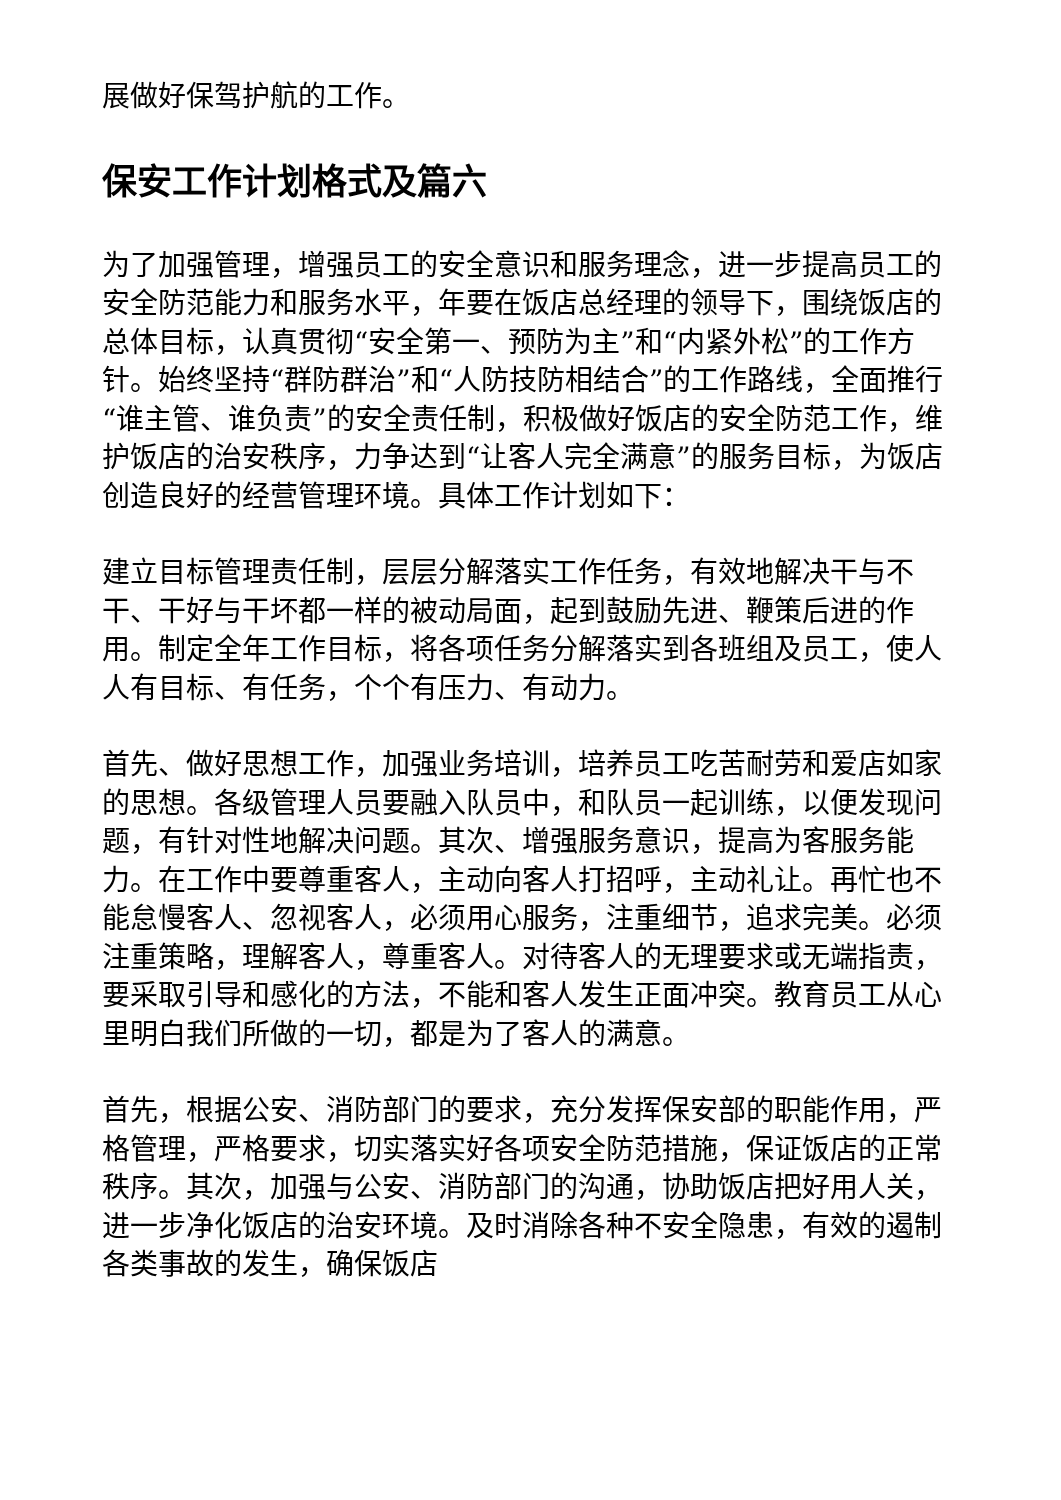展做好保驾护航的工作。
保安工作计划格式及篇六
为了加强管理，增强员工的安全意识和服务理念，进一步提高员工的安全防范能力和服务水平，年要在饭店总经理的领导下，围绕饭店的总体目标，认真贯彻“安全第一、预防为主”和“内紧外松”的工作方针。始终坚持“群防群治”和“人防技防相结合”的工作路线，全面推行“谁主管、谁负责”的安全责任制，积极做好饭店的安全防范工作，维护饭店的治安秩序，力争达到“让客人完全满意”的服务目标，为饭店创造良好的经营管理环境。具体工作计划如下：
建立目标管理责任制，层层分解落实工作任务，有效地解决干与不干、干好与干坏都一样的被动局面，起到鼓励先进、鞭策后进的作用。制定全年工作目标，将各项任务分解落实到各班组及员工，使人人有目标、有任务，个个有压力、有动力。
首先、做好思想工作，加强业务培训，培养员工吃苦耐劳和爱店如家的思想。各级管理人员要融入队员中，和队员一起训练，以便发现问题，有针对性地解决问题。其次、增强服务意识，提高为客服务能力。在工作中要尊重客人，主动向客人打招呼，主动礼让。再忙也不能怠慢客人、忽视客人，必须用心服务，注重细节，追求完美。必须注重策略，理解客人，尊重客人。对待客人的无理要求或无端指责，要采取引导和感化的方法，不能和客人发生正面冲突。教育员工从心里明白我们所做的一切，都是为了客人的满意。
首先，根据公安、消防部门的要求，充分发挥保安部的职能作用，严格管理，严格要求，切实落实好各项安全防范措施，保证饭店的正常秩序。其次，加强与公安、消防部门的沟通，协助饭店把好用人关，进一步净化饭店的治安环境。及时消除各种不安全隐患，有效的遏制各类事故的发生，确保饭店